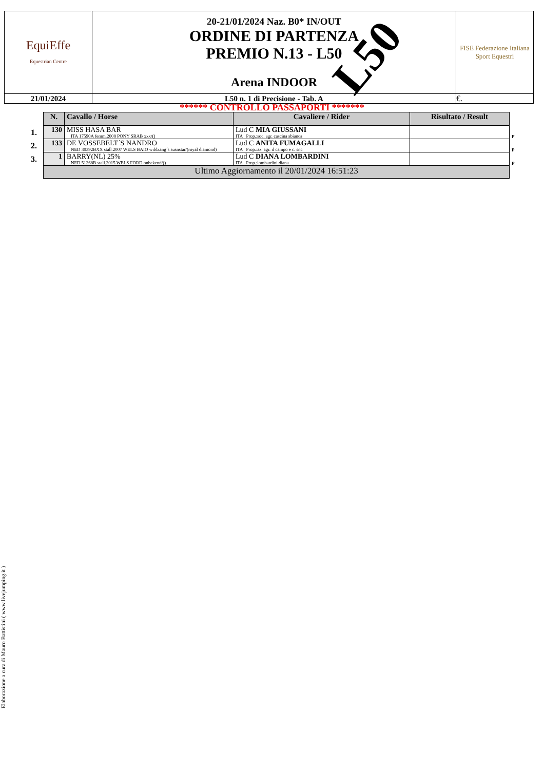| EquiEffe Equestrian Centre | 20-21/01/2024 Naz. B0* IN/OUT ORDINE DI PARTENZA PREMIO N.13 - L50 Arena INDOOR | FISE Federazione Italiana Sport Equestri |
| 21/01/2024 | L50 n. 1 di Precisione - Tab. A | €. |
L50
****** CONTROLLO PASSAPORTI *******
| | N. | Cavallo / Horse | Cavaliere / Rider | Risultato / Result | |
| --- | --- | --- | --- | --- | --- |
| 1. | 130 | MISS HASA BAR ITA 17590A femm.2008 PONY SRAB xxx/() | Lud C MIA GIUSSANI ITA Prop.:soc. agr. cascina sbianca | | P |
| 2. | 133 | DE VOSSEBELT´S NANDRO NED 30392BXX stall.2007 WELS BAIO wildzang´s susnstar/(royal diamond) | Lud C ANITA FUMAGALLI ITA Prop.:az. agr. il campo e c. snc | | P |
| 3. | 1 | BARRY(NL) 25% NED 51268B stall.2015 WELS FORD onbekend/() | Lud C DIANA LOMBARDINI ITA Prop.:lombardini diana | | P |
| | Ultimo Aggiornamento il 20/01/2024 16:51:23 | | | | |
Elaborazione a cura di Mauro Battistini ( www.livejumping.it )